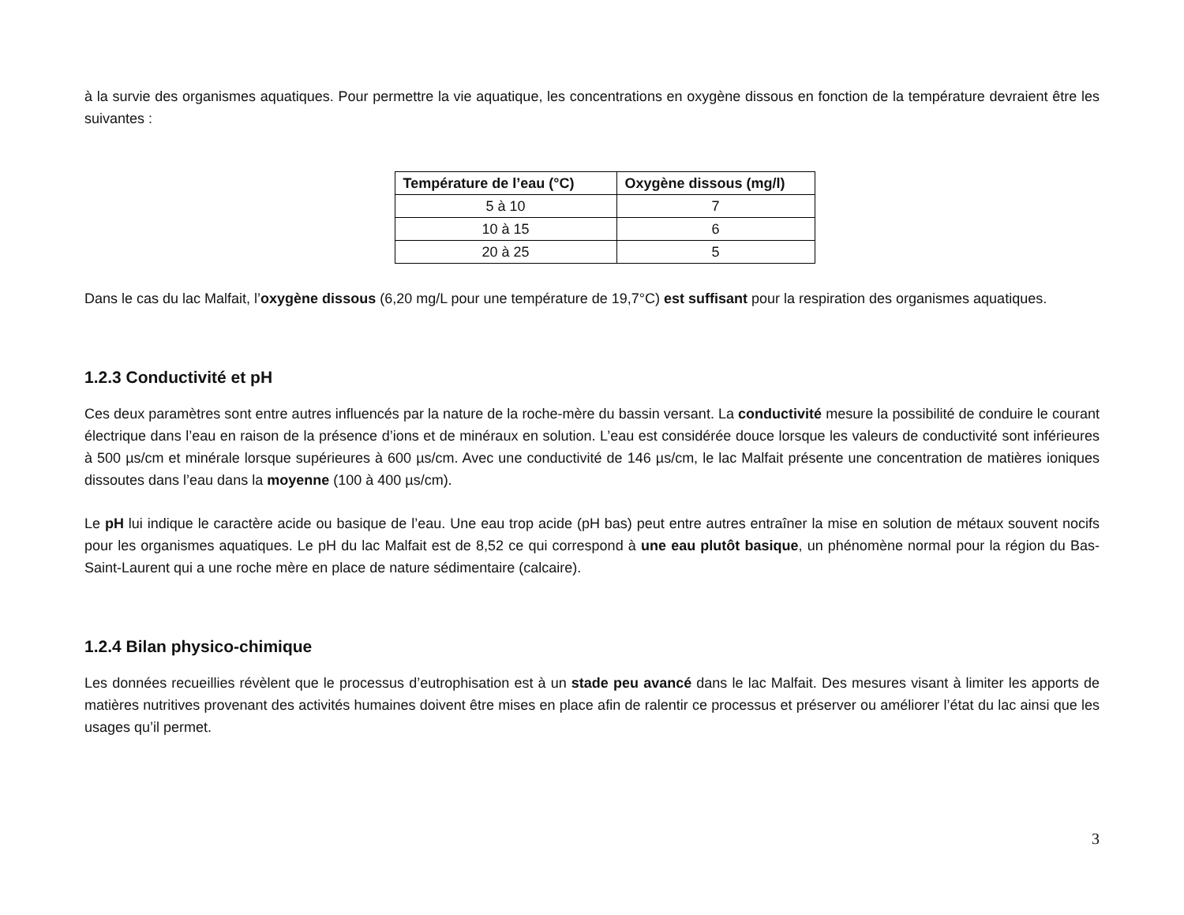à la survie des organismes aquatiques. Pour permettre la vie aquatique, les concentrations en oxygène dissous en fonction de la température devraient être les suivantes :
| Température de l’eau (°C) | Oxygène dissous (mg/l) |
| --- | --- |
| 5 à 10 | 7 |
| 10 à 15 | 6 |
| 20 à 25 | 5 |
Dans le cas du lac Malfait, l’oxygène dissous (6,20 mg/L pour une température de 19,7°C) est suffisant pour la respiration des organismes aquatiques.
1.2.3 Conductivité et pH
Ces deux paramètres sont entre autres influencés par la nature de la roche-mère du bassin versant. La conductivité mesure la possibilité de conduire le courant électrique dans l’eau en raison de la présence d’ions et de minéraux en solution. L’eau est considérée douce lorsque les valeurs de conductivité sont inférieures à 500 µs/cm et minérale lorsque supérieures à 600 µs/cm. Avec une conductivité de 146 µs/cm, le lac Malfait présente une concentration de matières ioniques dissoutes dans l’eau dans la moyenne (100 à 400 µs/cm).
Le pH lui indique le caractère acide ou basique de l’eau. Une eau trop acide (pH bas) peut entre autres entraîner la mise en solution de métaux souvent nocifs pour les organismes aquatiques. Le pH du lac Malfait est de 8,52 ce qui correspond à une eau plutôt basique, un phénomène normal pour la région du Bas-Saint-Laurent qui a une roche mère en place de nature sédimentaire (calcaire).
1.2.4 Bilan physico-chimique
Les données recueillies révèlent que le processus d’eutrophisation est à un stade peu avancé dans le lac Malfait. Des mesures visant à limiter les apports de matières nutritives provenant des activités humaines doivent être mises en place afin de ralentir ce processus et préserver ou améliorer l’état du lac ainsi que les usages qu’il permet.
3